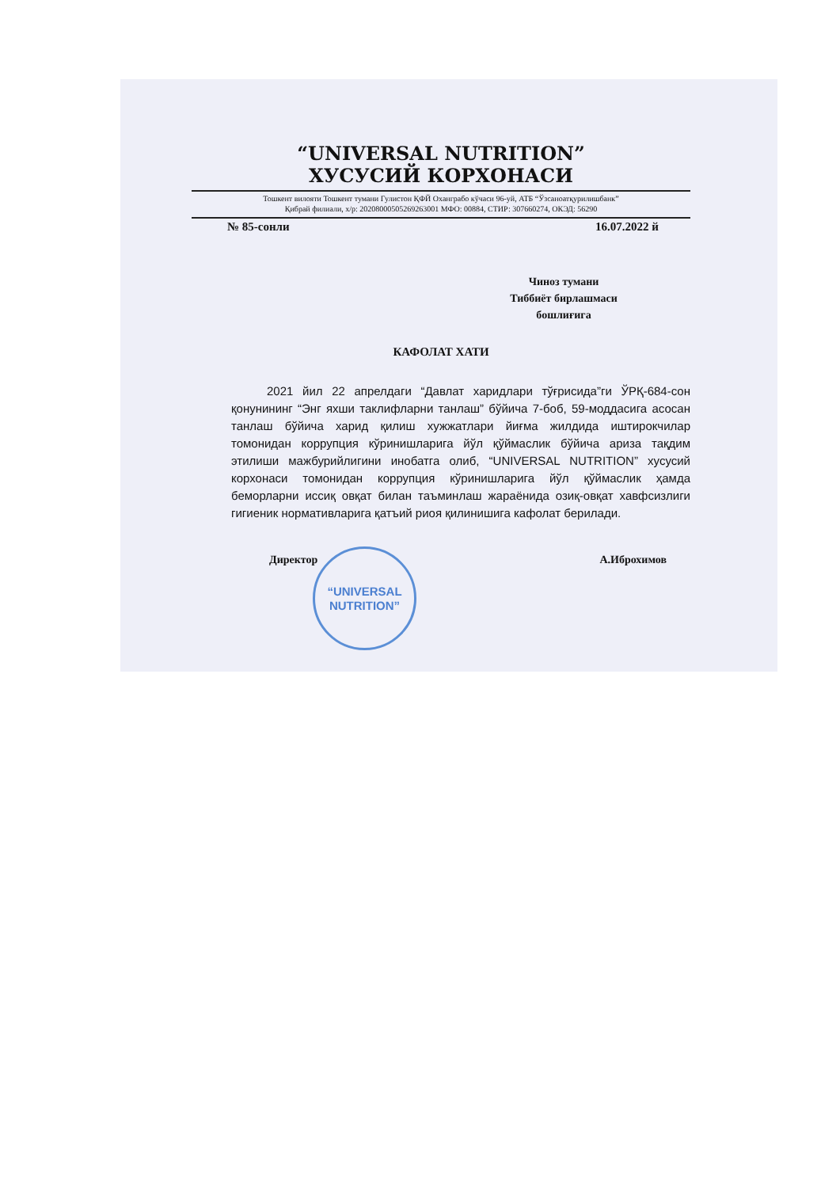“UNIVERSAL NUTRITION”
ХУСУСИЙ КОРХОНАСИ
Тошкент вилояти Тошкент тумани Гулистон ҚФЙ Оханграбо кўчаси 96-уй, АТБ “Ўзсаноатқурилишбанк”
Қибрай филиали, х/р: 20208000505269263001 МФО: 00884, СТИР: 307660274, ОКЭД: 56290
№ 85-сонли 16.07.2022 й
Чиноз тумани
Тиббиёт бирлашмаси
бошлиғига
КАФОЛАТ ХАТИ
2021 йил 22 апрелдаги “Давлат харидлари тўғрисида”ги ЎРҚ-684-сон қонунининг “Энг яхши таклифларни танлаш” бўйича 7-боб, 59-моддасига асосан танлаш бўйича харид қилиш хужжатлари йиғма жилдида иштирокчилар томонидан коррупция кўринишларига йўл қўймаслик бўйича ариза тақдим этилиши мажбурийлигини инобатга олиб, “UNIVERSAL NUTRITION” хусусий корхонаси томонидан коррупция кўринишларига йўл қўймаслик ҳамда беморларни иссиқ овқат билан таъминлаш жараёнида озиқ-овқат хавфсизлиги гигиеник нормативларига қатъий риоя қилинишига кафолат берилади.
Директор А.Иброхимов
“UNIVERSAL
NUTRITION”